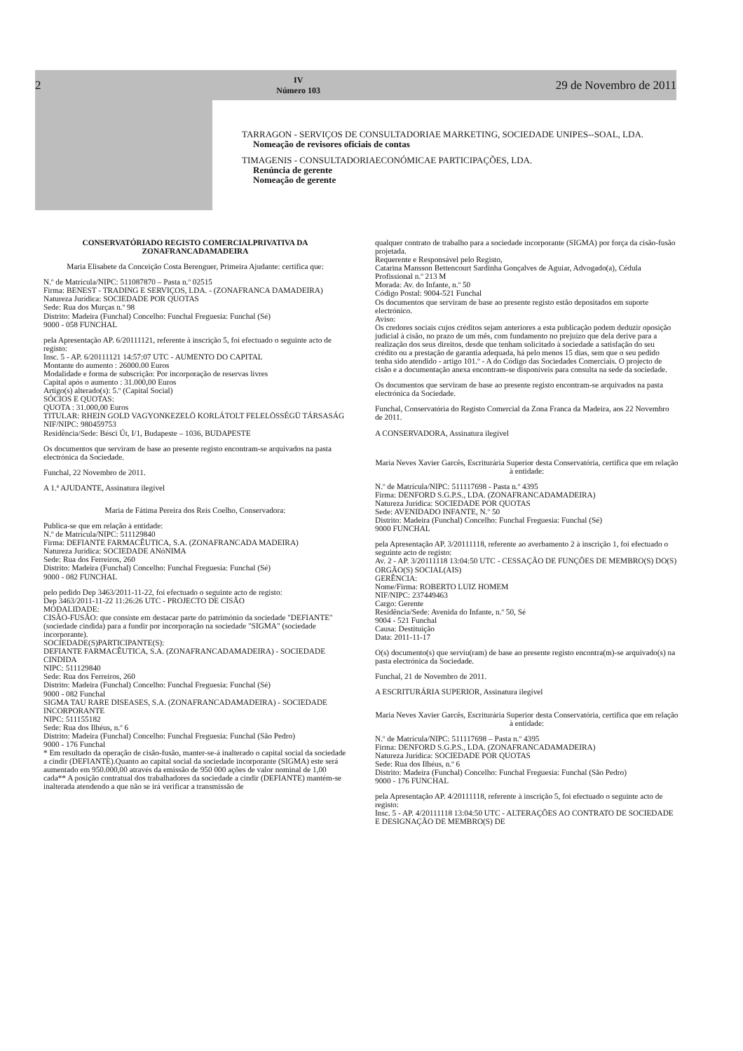2 IV
Número 103 29 de Novembro de 2011
TARRAGON - SERVIÇOS DE CONSULTADORIAE MARKETING, SOCIEDADE UNIPES--SOAL, LDA.
Nomeação de revisores oficiais de contas
TIMAGENIS - CONSULTADORIAECONÓMICAE PARTICIPAÇÕES, LDA.
Renúncia de gerente
Nomeação de gerente
CONSERVATÓRIADO REGISTO COMERCIALPRIVATIVA DA ZONAFRANCADAMADEIRA
Maria Elisabete da Conceição Costa Berenguer, Primeira Ajudante: certifica que:
N.º de Matrícula/NIPC: 511087870 – Pasta n.º 02515
Firma: BENEST - TRADING E SERVIÇOS, LDA. - (ZONAFRANCA DAMADEIRA)
Natureza Jurídica: SOCIEDADE POR QUOTAS
Sede: Rua dos Murças n.º 98
Distrito: Madeira (Funchal) Concelho: Funchal Freguesia: Funchal (Sé)
9000 - 058 FUNCHAL
pela Apresentação AP. 6/20111121, referente à inscrição 5, foi efectuado o seguinte acto de registo:
Insc. 5 - AP. 6/20111121 14:57:07 UTC - AUMENTO DO CAPITAL
Montante do aumento : 26000.00 Euros
Modalidade e forma de subscrição: Por incorporação de reservas livres
Capital após o aumento : 31.000,00 Euros
Artigo(s) alterado(s): 5.º (Capital Social)
SÓCIOS E QUOTAS:
QUOTA : 31.000,00 Euros
TITULAR: RHEIN GOLD VAGYONKEZELÖ KORLÁTOLT FELELÖSSÉGÜ TÁRSASÁG
NIF/NIPC: 980459753
Residência/Sede: Bésci Út, I/1, Budapeste – 1036, BUDAPESTE
Os documentos que serviram de base ao presente registo encontram-se arquivados na pasta electrónica da Sociedade.
Funchal, 22 Novembro de 2011.
A 1.ª AJUDANTE, Assinatura ilegível
Maria de Fátima Pereira dos Reis Coelho, Conservadora:
Publica-se que em relação à entidade:
N.º de Matrícula/NIPC: 511129840
Firma: DEFIANTE FARMACÊUTICA, S.A. (ZONAFRANCADA MADEIRA)
Natureza Jurídica: SOCIEDADE ANóNIMA
Sede: Rua dos Ferreiros, 260
Distrito: Madeira (Funchal) Concelho: Funchal Freguesia: Funchal (Sé)
9000 - 082 FUNCHAL
pelo pedido Dep 3463/2011-11-22, foi efectuado o seguinte acto de registo:
Dep 3463/2011-11-22 11:26:26 UTC - PROJECTO DE CISÃO
MODALIDADE:
CISÃO-FUSÃO: que consiste em destacar parte do património da sociedade "DEFIANTE" (sociedade cindida) para a fundir por incorporação na sociedade "SIGMA" (sociedade incorporante).
SOCIEDADE(S)PARTICIPANTE(S):
DEFIANTE FARMACÊUTICA, S.A. (ZONAFRANCADAMADEIRA) - SOCIEDADE CINDIDA
NIPC: 511129840
Sede: Rua dos Ferreiros, 260
Distrito: Madeira (Funchal) Concelho: Funchal Freguesia: Funchal (Sé)
9000 - 082 Funchal
SIGMA TAU RARE DISEASES, S.A. (ZONAFRANCADAMADEIRA) - SOCIEDADE INCORPORANTE
NIPC: 511155182
Sede: Rua dos Ilhéus, n.º 6
Distrito: Madeira (Funchal) Concelho: Funchal Freguesia: Funchal (São Pedro)
9000 - 176 Funchal
* Em resultado da operação de cisão-fusão, manter-se-á inalterado o capital social da sociedade a cindir (DEFIANTE).Quanto ao capital social da sociedade incorporante (SIGMA) este será aumentado em 950.000,00 através da emissão de 950 000 ações de valor nominal de 1,00 cada** A posição contratual dos trabalhadores da sociedade a cindir (DEFIANTE) mantém-se inalterada atendendo a que não se irá verificar a transmissão de
qualquer contrato de trabalho para a sociedade incorporante (SIGMA) por força da cisão-fusão projetada.
Requerente e Responsável pelo Registo,
Catarina Mansson Bettencourt Sardinha Gonçalves de Aguiar, Advogado(a), Cédula Profissional n.º 213 M
Morada: Av. do Infante, n.º 50
Código Postal: 9004-521 Funchal
Os documentos que serviram de base ao presente registo estão depositados em suporte electrónico.
Aviso:
Os credores sociais cujos créditos sejam anteriores a esta publicação podem deduzir oposição judicial à cisão, no prazo de um mês, com fundamento no prejuízo que dela derive para a realização dos seus direitos, desde que tenham solicitado à sociedade a satisfação do seu crédito ou a prestação de garantia adequada, há pelo menos 15 dias, sem que o seu pedido tenha sido atendido - artigo 101.º - A do Código das Sociedades Comerciais. O projecto de cisão e a documentação anexa encontram-se disponíveis para consulta na sede da sociedade.
Os documentos que serviram de base ao presente registo encontram-se arquivados na pasta electrónica da Sociedade.
Funchal, Conservatória do Registo Comercial da Zona Franca da Madeira, aos 22 Novembro de 2011.
A CONSERVADORA, Assinatura ilegível
Maria Neves Xavier Garcês, Escriturária Superior desta Conservatória, certifica que em relação à entidade:
N.º de Matrícula/NIPC: 511117698 - Pasta n.º 4395
Firma: DENFORD S.G.P.S., LDA. (ZONAFRANCADAMADEIRA)
Natureza Jurídica: SOCIEDADE POR QUOTAS
Sede: AVENIDADO INFANTE, N.º 50
Distrito: Madeira (Funchal) Concelho: Funchal Freguesia: Funchal (Sé)
9000 FUNCHAL
pela Apresentação AP. 3/20111118, referente ao averbamento 2 à inscrição 1, foi efectuado o seguinte acto de registo:
Av. 2 - AP. 3/20111118 13:04:50 UTC - CESSAÇÃO DE FUNÇÕES DE MEMBRO(S) DO(S) ORGÃO(S) SOCIAL(AIS)
GERÊNCIA:
Nome/Firma: ROBERTO LUIZ HOMEM
NIF/NIPC: 237449463
Cargo: Gerente
Residência/Sede: Avenida do Infante, n.º 50, Sé
9004 - 521 Funchal
Causa: Destituição
Data: 2011-11-17
O(s) documento(s) que serviu(ram) de base ao presente registo encontra(m)-se arquivado(s) na pasta electrónica da Sociedade.
Funchal, 21 de Novembro de 2011.
A ESCRITURÁRIA SUPERIOR, Assinatura ilegível
Maria Neves Xavier Garcês, Escriturária Superior desta Conservatória, certifica que em relação à entidade:
N.º de Matrícula/NIPC: 511117698 – Pasta n.º 4395
Firma: DENFORD S.G.P.S., LDA. (ZONAFRANCADAMADEIRA)
Natureza Jurídica: SOCIEDADE POR QUOTAS
Sede: Rua dos Ilhéus, n.º 6
Distrito: Madeira (Funchal) Concelho: Funchal Freguesia: Funchal (São Pedro)
9000 - 176 FUNCHAL
pela Apresentação AP. 4/20111118, referente à inscrição 5, foi efectuado o seguinte acto de registo:
Insc. 5 - AP. 4/20111118 13:04:50 UTC - ALTERAÇÕES AO CONTRATO DE SOCIEDADE E DESIGNAÇÃO DE MEMBRO(S) DE